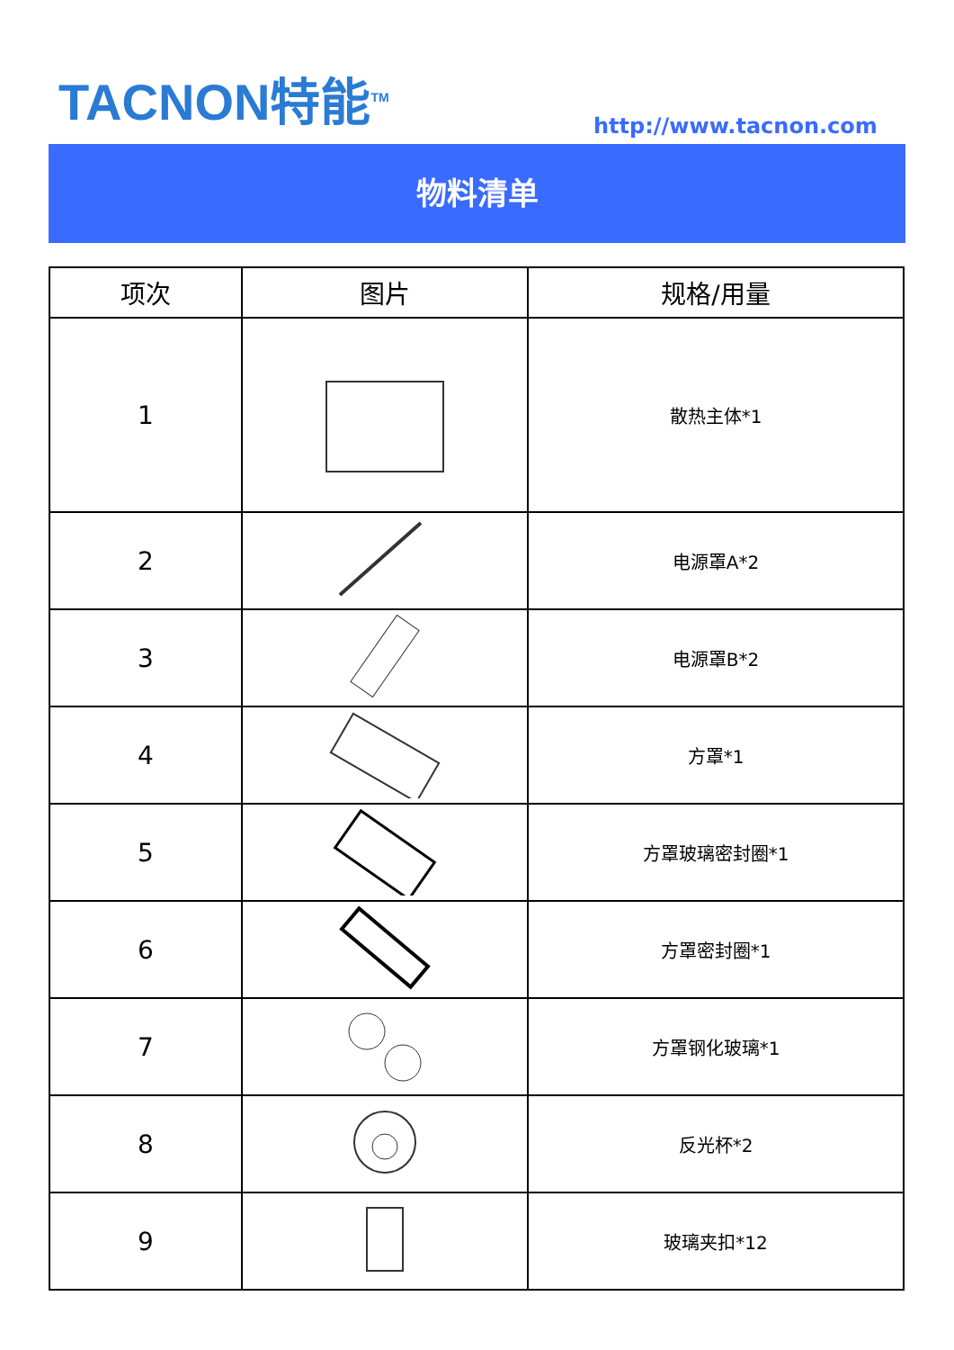TACNON特能<sup>TM</sup>
http://www.tacnon.com
物料清单
| 项次 | 图片 | 规格/用量 |
| --- | --- | --- |
| 1 | | 散热主体*1 |
| 2 | | 电源罩A*2 |
| 3 | | 电源罩B*2 |
| 4 | | 方罩*1 |
| 5 | | 方罩玻璃密封圈*1 |
| 6 | | 方罩密封圈*1 |
| 7 | | 方罩钢化玻璃*1 |
| 8 | | 反光杯*2 |
| 9 | | 玻璃夹扣*12 |